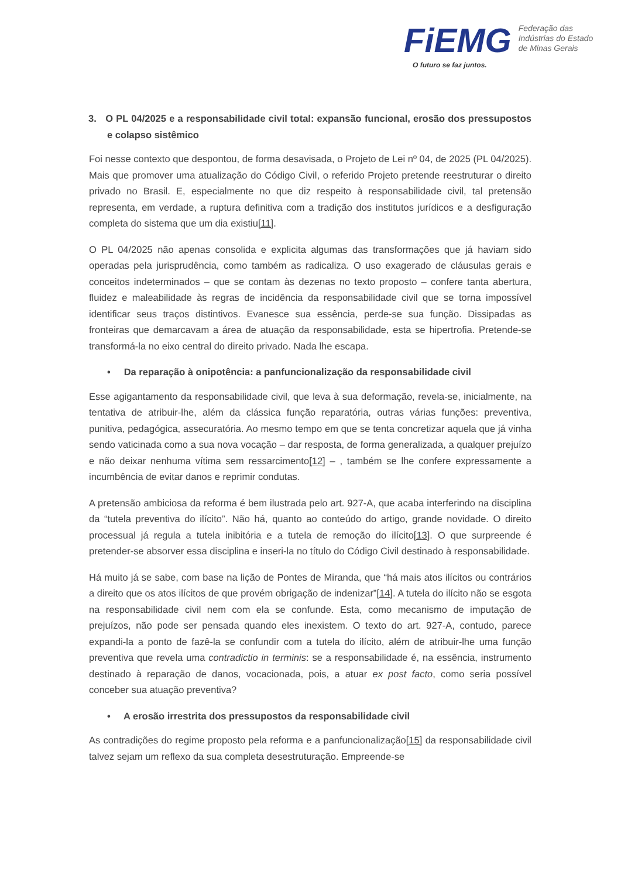FiEMG
Federação das
Indústrias do Estado
de Minas Gerais
O futuro se faz juntos.
3. O PL 04/2025 e a responsabilidade civil total: expansão funcional, erosão dos pressupostos e colapso sistêmico
Foi nesse contexto que despontou, de forma desavisada, o Projeto de Lei nº 04, de 2025 (PL 04/2025). Mais que promover uma atualização do Código Civil, o referido Projeto pretende reestruturar o direito privado no Brasil. E, especialmente no que diz respeito à responsabilidade civil, tal pretensão representa, em verdade, a ruptura definitiva com a tradição dos institutos jurídicos e a desfiguração completa do sistema que um dia existiu[11].
O PL 04/2025 não apenas consolida e explicita algumas das transformações que já haviam sido operadas pela jurisprudência, como também as radicaliza. O uso exagerado de cláusulas gerais e conceitos indeterminados – que se contam às dezenas no texto proposto – confere tanta abertura, fluidez e maleabilidade às regras de incidência da responsabilidade civil que se torna impossível identificar seus traços distintivos. Evanesce sua essência, perde-se sua função. Dissipadas as fronteiras que demarcavam a área de atuação da responsabilidade, esta se hipertrofia. Pretende-se transformá-la no eixo central do direito privado. Nada lhe escapa.
• Da reparação à onipotência: a panfuncionalização da responsabilidade civil
Esse agigantamento da responsabilidade civil, que leva à sua deformação, revela-se, inicialmente, na tentativa de atribuir-lhe, além da clássica função reparatória, outras várias funções: preventiva, punitiva, pedagógica, assecuratória. Ao mesmo tempo em que se tenta concretizar aquela que já vinha sendo vaticinada como a sua nova vocação – dar resposta, de forma generalizada, a qualquer prejuízo e não deixar nenhuma vítima sem ressarcimento[12] – , também se lhe confere expressamente a incumbência de evitar danos e reprimir condutas.
A pretensão ambiciosa da reforma é bem ilustrada pelo art. 927-A, que acaba interferindo na disciplina da “tutela preventiva do ilícito”. Não há, quanto ao conteúdo do artigo, grande novidade. O direito processual já regula a tutela inibitória e a tutela de remoção do ilícito[13]. O que surpreende é pretender-se absorver essa disciplina e inseri-la no título do Código Civil destinado à responsabilidade.
Há muito já se sabe, com base na lição de Pontes de Miranda, que “há mais atos ilícitos ou contrários a direito que os atos ilícitos de que provém obrigação de indenizar”[14]. A tutela do ilícito não se esgota na responsabilidade civil nem com ela se confunde. Esta, como mecanismo de imputação de prejuízos, não pode ser pensada quando eles inexistem. O texto do art. 927-A, contudo, parece expandi-la a ponto de fazê-la se confundir com a tutela do ilícito, além de atribuir-lhe uma função preventiva que revela uma contradictio in terminis: se a responsabilidade é, na essência, instrumento destinado à reparação de danos, vocacionada, pois, a atuar ex post facto, como seria possível conceber sua atuação preventiva?
• A erosão irrestrita dos pressupostos da responsabilidade civil
As contradições do regime proposto pela reforma e a panfuncionalização[15] da responsabilidade civil talvez sejam um reflexo da sua completa desestruturação. Empreende-se